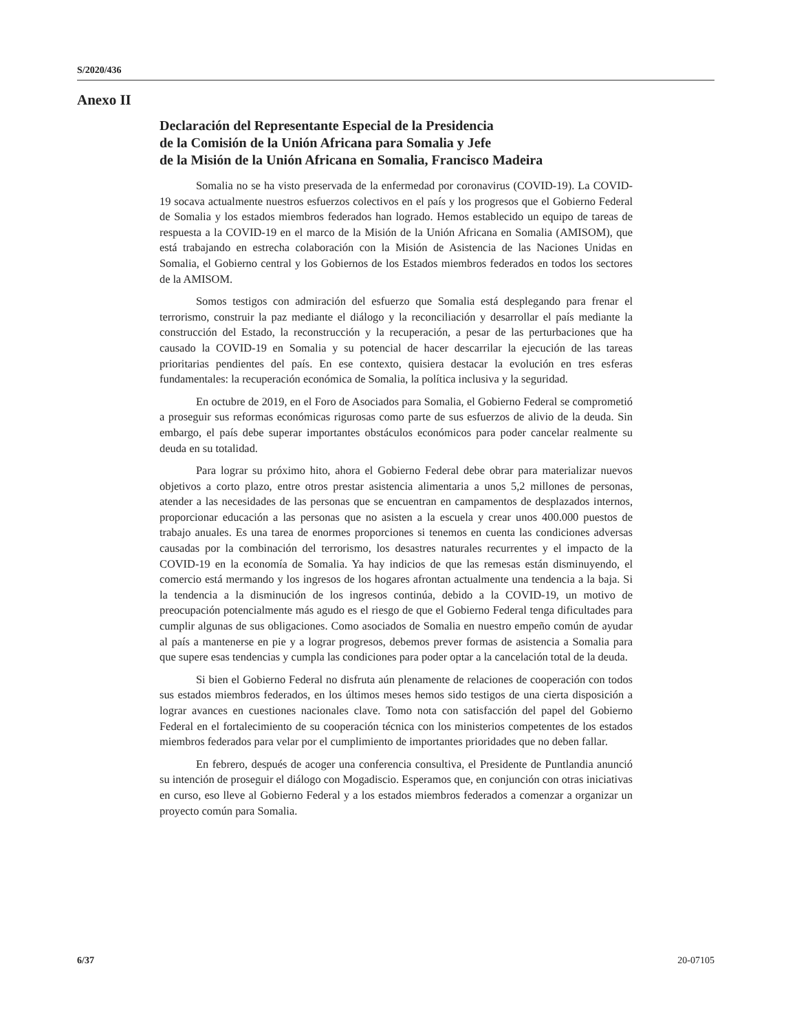S/2020/436
Anexo II
Declaración del Representante Especial de la Presidencia
de la Comisión de la Unión Africana para Somalia y Jefe
de la Misión de la Unión Africana en Somalia, Francisco Madeira
Somalia no se ha visto preservada de la enfermedad por coronavirus (COVID-19). La COVID-19 socava actualmente nuestros esfuerzos colectivos en el país y los progresos que el Gobierno Federal de Somalia y los estados miembros federados han logrado. Hemos establecido un equipo de tareas de respuesta a la COVID-19 en el marco de la Misión de la Unión Africana en Somalia (AMISOM), que está trabajando en estrecha colaboración con la Misión de Asistencia de las Naciones Unidas en Somalia, el Gobierno central y los Gobiernos de los Estados miembros federados en todos los sectores de la AMISOM.
Somos testigos con admiración del esfuerzo que Somalia está desplegando para frenar el terrorismo, construir la paz mediante el diálogo y la reconciliación y desarrollar el país mediante la construcción del Estado, la reconstrucción y la recuperación, a pesar de las perturbaciones que ha causado la COVID-19 en Somalia y su potencial de hacer descarrilar la ejecución de las tareas prioritarias pendientes del país. En ese contexto, quisiera destacar la evolución en tres esferas fundamentales: la recuperación económica de Somalia, la política inclusiva y la seguridad.
En octubre de 2019, en el Foro de Asociados para Somalia, el Gobierno Federal se comprometió a proseguir sus reformas económicas rigurosas como parte de sus esfuerzos de alivio de la deuda. Sin embargo, el país debe superar importantes obstáculos económicos para poder cancelar realmente su deuda en su totalidad.
Para lograr su próximo hito, ahora el Gobierno Federal debe obrar para materializar nuevos objetivos a corto plazo, entre otros prestar asistencia alimentaria a unos 5,2 millones de personas, atender a las necesidades de las personas que se encuentran en campamentos de desplazados internos, proporcionar educación a las personas que no asisten a la escuela y crear unos 400.000 puestos de trabajo anuales. Es una tarea de enormes proporciones si tenemos en cuenta las condiciones adversas causadas por la combinación del terrorismo, los desastres naturales recurrentes y el impacto de la COVID-19 en la economía de Somalia. Ya hay indicios de que las remesas están disminuyendo, el comercio está mermando y los ingresos de los hogares afrontan actualmente una tendencia a la baja. Si la tendencia a la disminución de los ingresos continúa, debido a la COVID-19, un motivo de preocupación potencialmente más agudo es el riesgo de que el Gobierno Federal tenga dificultades para cumplir algunas de sus obligaciones. Como asociados de Somalia en nuestro empeño común de ayudar al país a mantenerse en pie y a lograr progresos, debemos prever formas de asistencia a Somalia para que supere esas tendencias y cumpla las condiciones para poder optar a la cancelación total de la deuda.
Si bien el Gobierno Federal no disfruta aún plenamente de relaciones de cooperación con todos sus estados miembros federados, en los últimos meses hemos sido testigos de una cierta disposición a lograr avances en cuestiones nacionales clave. Tomo nota con satisfacción del papel del Gobierno Federal en el fortalecimiento de su cooperación técnica con los ministerios competentes de los estados miembros federados para velar por el cumplimiento de importantes prioridades que no deben fallar.
En febrero, después de acoger una conferencia consultiva, el Presidente de Puntlandia anunció su intención de proseguir el diálogo con Mogadiscio. Esperamos que, en conjunción con otras iniciativas en curso, eso lleve al Gobierno Federal y a los estados miembros federados a comenzar a organizar un proyecto común para Somalia.
6/37 20-07105